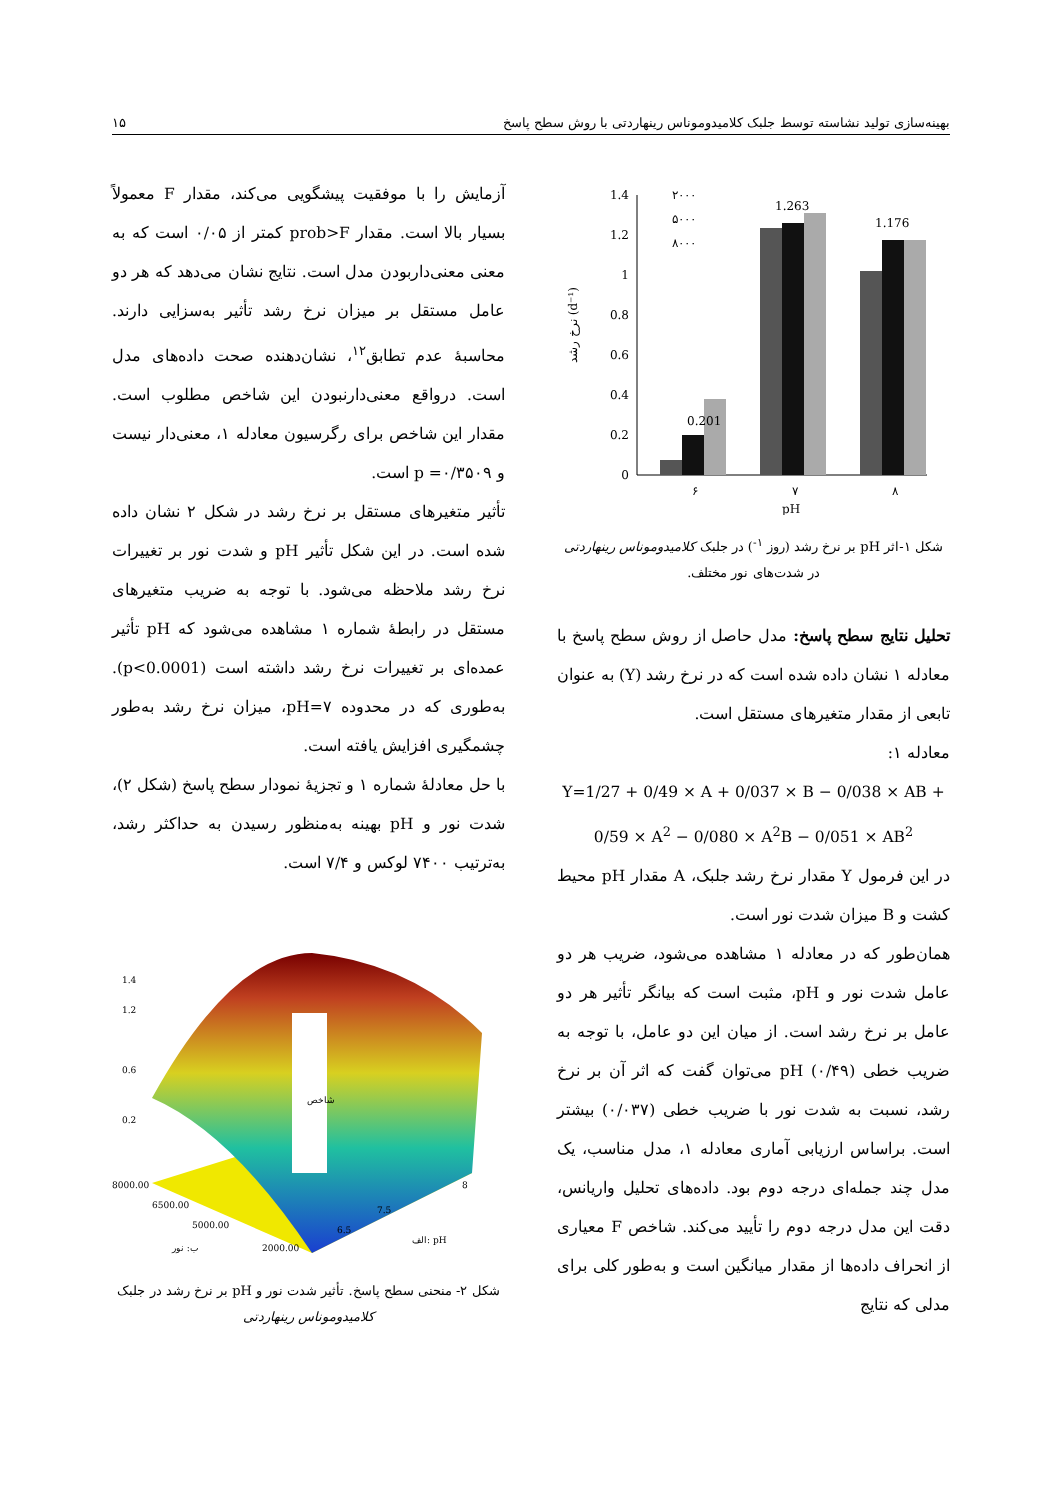بهینه‌سازی تولید نشاسته توسط جلبک کلامیدوموناس رینهاردتی با روش سطح پاسخ ۱۵
نرخ رشد (d⁻¹)
1.4
1.2
1
0.8
0.6
0.4
0.2
0
0.201
1.263
1.176
۶
۷
۸
pH
۲۰۰۰
۵۰۰۰
۸۰۰۰
شکل ۱-اثر pH بر نرخ رشد (روز <sup>۱-</sup>) در جلبک کلامیدوموناس رینهاردتی در شدت‌های نور مختلف.
تحلیل نتایج سطح پاسخ: مدل حاصل از روش سطح پاسخ با معادله ۱ نشان داده شده است که در نرخ رشد (Y) به عنوان تابعی از مقدار متغیرهای مستقل است.
معادله ۱:
Y=1/27 + 0/49 × A + 0/037 × B − 0/038 × AB + 0/59 × A<sup>2</sup> − 0/080 × A<sup>2</sup>B − 0/051 × AB<sup>2</sup>
در این فرمول Y مقدار نرخ رشد جلبک، A مقدار pH محیط کشت و B میزان شدت نور است.
همان‌طور که در معادله ۱ مشاهده می‌شود، ضریب هر دو عامل شدت نور و pH، مثبت است که بیانگر تأثیر هر دو عامل بر نرخ رشد است. از میان این دو عامل، با توجه به ضریب خطی pH (۰/۴۹) می‌توان گفت که اثر آن بر نرخ رشد، نسبت به شدت نور با ضریب خطی (۰/۰۳۷) بیشتر است. براساس ارزیابی آماری معادله ۱، مدل مناسب، یک مدل چند جمله‌ای درجه دوم بود. داده‌های تحلیل واریانس، دقت این مدل درجه دوم را تأیید می‌کند. شاخص F معیاری از انحراف داده‌ها از مقدار میانگین است و به‌طور کلی برای مدلی که نتایج
آزمایش را با موفقیت پیشگویی می‌کند، مقدار F معمولاً بسیار بالا است. مقدار prob>F کمتر از ۰/۰۵ است که به معنی معنی‌داربودن مدل است. نتایج نشان می‌دهد که هر دو عامل مستقل بر میزان نرخ رشد تأثیر به‌سزایی دارند. محاسبهٔ عدم تطابق<sup>۱۲</sup>، نشان‌دهنده صحت داده‌های مدل است. درواقع معنی‌دارنبودن این شاخص مطلوب است. مقدار این شاخص برای رگرسیون معادله ۱، معنی‌دار نیست و p =۰/۳۵۰۹ است.
تأثیر متغیرهای مستقل بر نرخ رشد در شکل ۲ نشان داده شده است. در این شکل تأثیر pH و شدت نور بر تغییرات نرخ رشد ملاحظه می‌شود. با توجه به ضریب متغیرهای مستقل در رابطهٔ شماره ۱ مشاهده می‌شود که pH تأثیر عمده‌ای بر تغییرات نرخ رشد داشته است (p<0.0001). به‌طوری که در محدوده pH=۷، میزان نرخ رشد به‌طور چشمگیری افزایش یافته است.
با حل معادلهٔ شماره ۱ و تجزیهٔ نمودار سطح پاسخ (شکل ۲)، شدت نور و pH بهینه به‌منظور رسیدن به حداکثر رشد، به‌ترتیب ۷۴۰۰ لوکس و ۷/۴ است.
1.4
1.2
0.6
0.2
8000.00
6500.00
5000.00
2000.00
7.5
6.5
8
ب: نور
الف: pH
شاخص
شکل ۲- منحنی سطح پاسخ. تأثیر شدت نور و pH بر نرخ رشد در جلبک کلامیدوموناس رینهاردتی